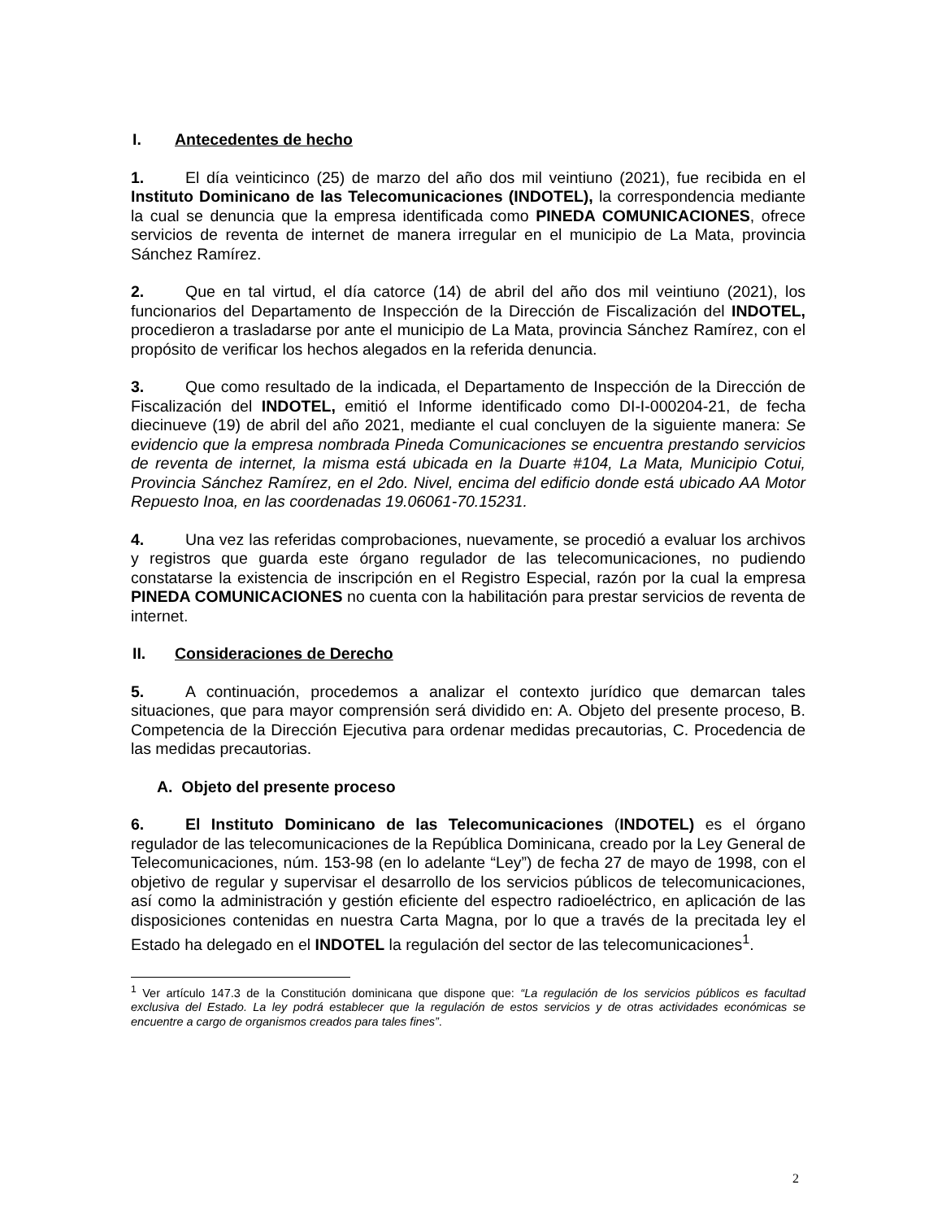I. Antecedentes de hecho
1. El día veinticinco (25) de marzo del año dos mil veintiuno (2021), fue recibida en el Instituto Dominicano de las Telecomunicaciones (INDOTEL), la correspondencia mediante la cual se denuncia que la empresa identificada como PINEDA COMUNICACIONES, ofrece servicios de reventa de internet de manera irregular en el municipio de La Mata, provincia Sánchez Ramírez.
2. Que en tal virtud, el día catorce (14) de abril del año dos mil veintiuno (2021), los funcionarios del Departamento de Inspección de la Dirección de Fiscalización del INDOTEL, procedieron a trasladarse por ante el municipio de La Mata, provincia Sánchez Ramírez, con el propósito de verificar los hechos alegados en la referida denuncia.
3. Que como resultado de la indicada, el Departamento de Inspección de la Dirección de Fiscalización del INDOTEL, emitió el Informe identificado como DI-I-000204-21, de fecha diecinueve (19) de abril del año 2021, mediante el cual concluyen de la siguiente manera: Se evidencio que la empresa nombrada Pineda Comunicaciones se encuentra prestando servicios de reventa de internet, la misma está ubicada en la Duarte #104, La Mata, Municipio Cotui, Provincia Sánchez Ramírez, en el 2do. Nivel, encima del edificio donde está ubicado AA Motor Repuesto Inoa, en las coordenadas 19.06061-70.15231.
4. Una vez las referidas comprobaciones, nuevamente, se procedió a evaluar los archivos y registros que guarda este órgano regulador de las telecomunicaciones, no pudiendo constatarse la existencia de inscripción en el Registro Especial, razón por la cual la empresa PINEDA COMUNICACIONES no cuenta con la habilitación para prestar servicios de reventa de internet.
II. Consideraciones de Derecho
5. A continuación, procedemos a analizar el contexto jurídico que demarcan tales situaciones, que para mayor comprensión será dividido en: A. Objeto del presente proceso, B. Competencia de la Dirección Ejecutiva para ordenar medidas precautorias, C. Procedencia de las medidas precautorias.
A. Objeto del presente proceso
6. El Instituto Dominicano de las Telecomunicaciones (INDOTEL) es el órgano regulador de las telecomunicaciones de la República Dominicana, creado por la Ley General de Telecomunicaciones, núm. 153-98 (en lo adelante “Ley”) de fecha 27 de mayo de 1998, con el objetivo de regular y supervisar el desarrollo de los servicios públicos de telecomunicaciones, así como la administración y gestión eficiente del espectro radioeléctrico, en aplicación de las disposiciones contenidas en nuestra Carta Magna, por lo que a través de la precitada ley el Estado ha delegado en el INDOTEL la regulación del sector de las telecomunicaciones<sup>1</sup>.
<sup>1</sup> Ver artículo 147.3 de la Constitución dominicana que dispone que: “La regulación de los servicios públicos es facultad exclusiva del Estado. La ley podrá establecer que la regulación de estos servicios y de otras actividades económicas se encuentre a cargo de organismos creados para tales fines”.
2